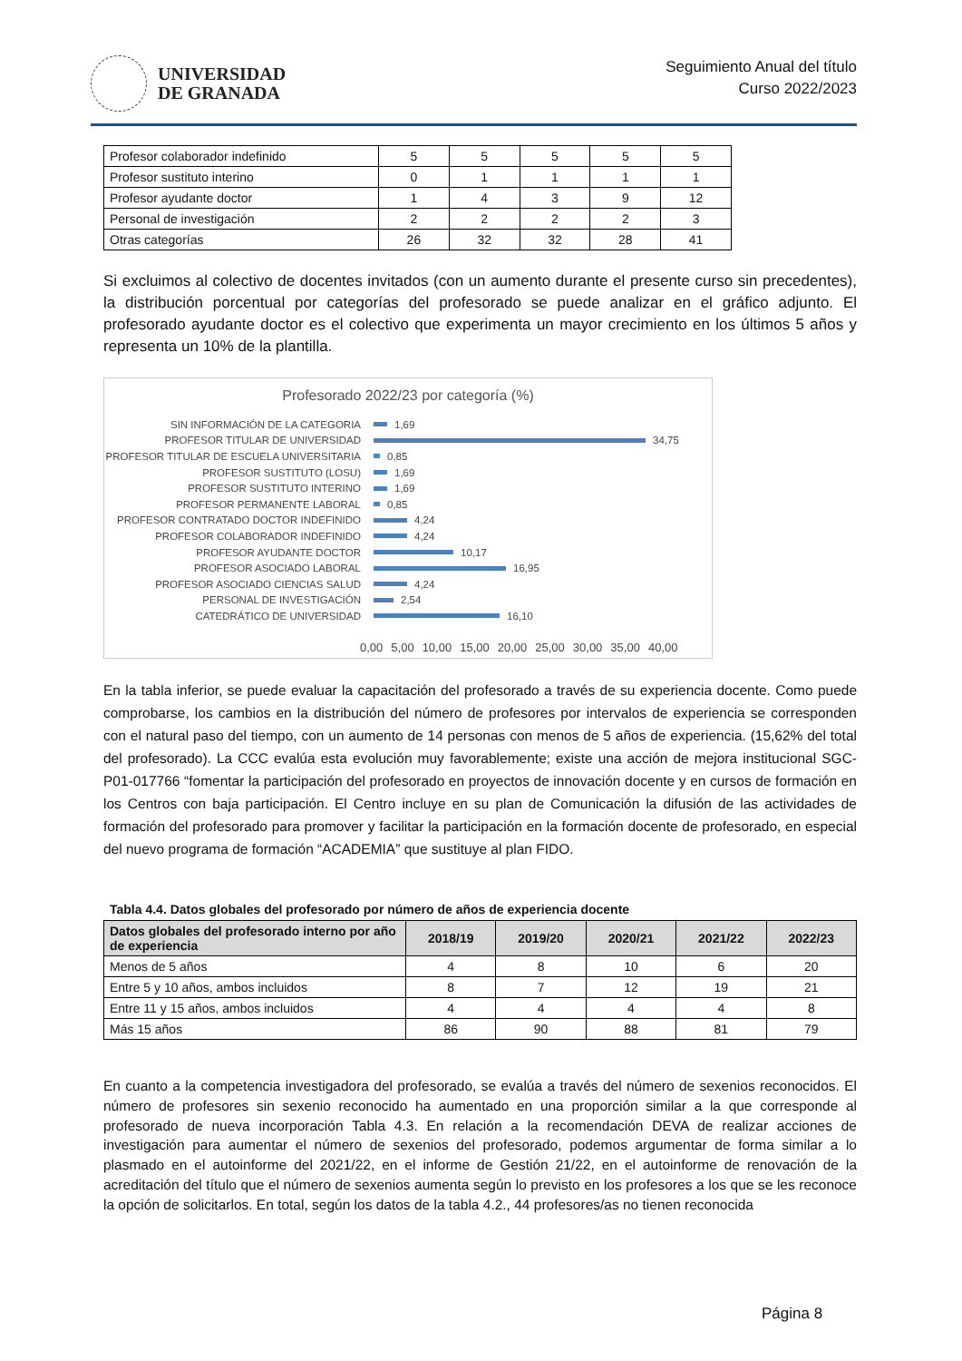UNIVERSIDAD
DE GRANADA
Seguimiento Anual del título
Curso 2022/2023
| Profesor colaborador indefinido | 5 | 5 | 5 | 5 | 5 |
| Profesor sustituto interino | 0 | 1 | 1 | 1 | 1 |
| Profesor ayudante doctor | 1 | 4 | 3 | 9 | 12 |
| Personal de investigación | 2 | 2 | 2 | 2 | 3 |
| Otras categorías | 26 | 32 | 32 | 28 | 41 |
Si excluimos al colectivo de docentes invitados (con un aumento durante el presente curso sin precedentes), la distribución porcentual por categorías del profesorado se puede analizar en el gráfico adjunto. El profesorado ayudante doctor es el colectivo que experimenta un mayor crecimiento en los últimos 5 años y representa un 10% de la plantilla.
Profesorado 2022/23 por categoría (%)
SIN INFORMACIÓN DE LA CATEGORIA 1,69
PROFESOR TITULAR DE UNIVERSIDAD 34,75
PROFESOR TITULAR DE ESCUELA UNIVERSITARIA 0,85
PROFESOR SUSTITUTO (LOSU) 1,69
PROFESOR SUSTITUTO INTERINO 1,69
PROFESOR PERMANENTE LABORAL 0,85
PROFESOR CONTRATADO DOCTOR INDEFINIDO 4,24
PROFESOR COLABORADOR INDEFINIDO 4,24
PROFESOR AYUDANTE DOCTOR 10,17
PROFESOR ASOCIADO LABORAL 16,95
PROFESOR ASOCIADO CIENCIAS SALUD 4,24
PERSONAL DE INVESTIGACIÓN 2,54
CATEDRÁTICO DE UNIVERSIDAD 16,10
0,00 5,00 10,00 15,00 20,00 25,00 30,00 35,00 40,00
En la tabla inferior, se puede evaluar la capacitación del profesorado a través de su experiencia docente. Como puede comprobarse, los cambios en la distribución del número de profesores por intervalos de experiencia se corresponden con el natural paso del tiempo, con un aumento de 14 personas con menos de 5 años de experiencia. (15,62% del total del profesorado). La CCC evalúa esta evolución muy favorablemente; existe una acción de mejora institucional SGC-P01-017766 “fomentar la participación del profesorado en proyectos de innovación docente y en cursos de formación en los Centros con baja participación. El Centro incluye en su plan de Comunicación la difusión de las actividades de formación del profesorado para promover y facilitar la participación en la formación docente de profesorado, en especial del nuevo programa de formación “ACADEMIA” que sustituye al plan FIDO.
Tabla 4.4. Datos globales del profesorado por número de años de experiencia docente
| Datos globales del profesorado interno por año de experiencia | 2018/19 | 2019/20 | 2020/21 | 2021/22 | 2022/23 |
| --- | --- | --- | --- | --- | --- |
| Menos de 5 años | 4 | 8 | 10 | 6 | 20 |
| Entre 5 y 10 años, ambos incluidos | 8 | 7 | 12 | 19 | 21 |
| Entre 11 y 15 años, ambos incluidos | 4 | 4 | 4 | 4 | 8 |
| Más 15 años | 86 | 90 | 88 | 81 | 79 |
En cuanto a la competencia investigadora del profesorado, se evalúa a través del número de sexenios reconocidos. El número de profesores sin sexenio reconocido ha aumentado en una proporción similar a la que corresponde al profesorado de nueva incorporación Tabla 4.3. En relación a la recomendación DEVA de realizar acciones de investigación para aumentar el número de sexenios del profesorado, podemos argumentar de forma similar a lo plasmado en el autoinforme del 2021/22, en el informe de Gestión 21/22, en el autoinforme de renovación de la acreditación del título que el número de sexenios aumenta según lo previsto en los profesores a los que se les reconoce la opción de solicitarlos. En total, según los datos de la tabla 4.2., 44 profesores/as no tienen reconocida
Página 8